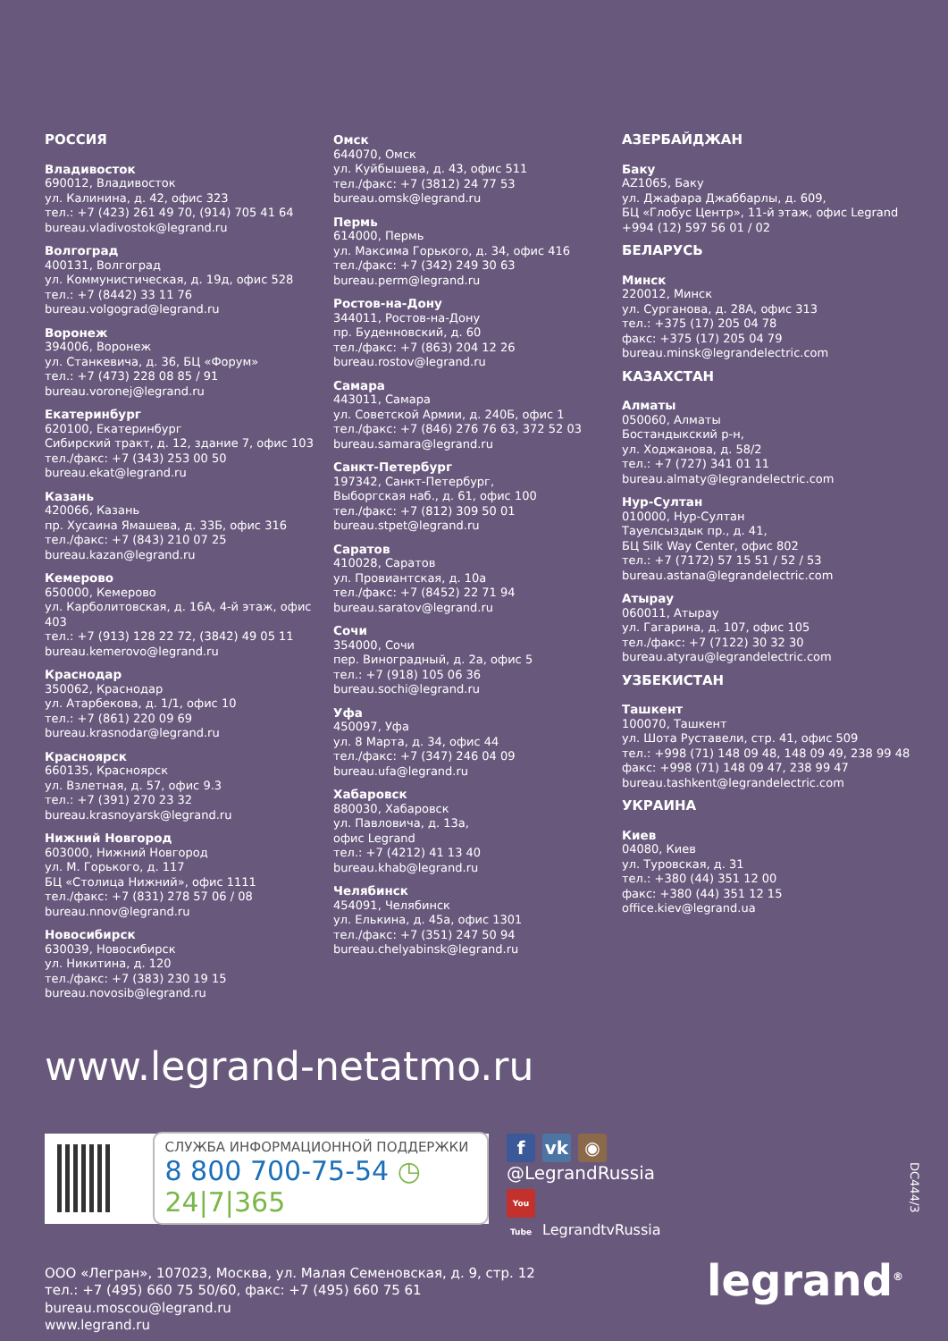РОССИЯ
Владивосток
690012, Владивосток
ул. Калинина, д. 42, офис 323
тел.: +7 (423) 261 49 70, (914) 705 41 64
bureau.vladivostok@legrand.ru
Волгоград
400131, Волгоград
ул. Коммунистическая, д. 19д, офис 528
тел.: +7 (8442) 33 11 76
bureau.volgograd@legrand.ru
Воронеж
394006, Воронеж
ул. Станкевича, д. 36, БЦ «Форум»
тел.: +7 (473) 228 08 85 / 91
bureau.voronej@legrand.ru
Екатеринбург
620100, Екатеринбург
Сибирский тракт, д. 12, здание 7, офис 103
тел./факс: +7 (343) 253 00 50
bureau.ekat@legrand.ru
Казань
420066, Казань
пр. Хусаина Ямашева, д. 33Б, офис 316
тел./факс: +7 (843) 210 07 25
bureau.kazan@legrand.ru
Кемерово
650000, Кемерово
ул. Карболитовская, д. 16А, 4-й этаж, офис 403
тел.: +7 (913) 128 22 72, (3842) 49 05 11
bureau.kemerovo@legrand.ru
Краснодар
350062, Краснодар
ул. Атарбекова, д. 1/1, офис 10
тел.: +7 (861) 220 09 69
bureau.krasnodar@legrand.ru
Красноярск
660135, Красноярск
ул. Взлетная, д. 57, офис 9.3
тел.: +7 (391) 270 23 32
bureau.krasnoyarsk@legrand.ru
Нижний Новгород
603000, Нижний Новгород
ул. М. Горького, д. 117
БЦ «Столица Нижний», офис 1111
тел./факс: +7 (831) 278 57 06 / 08
bureau.nnov@legrand.ru
Новосибирск
630039, Новосибирск
ул. Никитина, д. 120
тел./факс: +7 (383) 230 19 15
bureau.novosib@legrand.ru
Омск
644070, Омск
ул. Куйбышева, д. 43, офис 511
тел./факс: +7 (3812) 24 77 53
bureau.omsk@legrand.ru
Пермь
614000, Пермь
ул. Максима Горького, д. 34, офис 416
тел./факс: +7 (342) 249 30 63
bureau.perm@legrand.ru
Ростов-на-Дону
344011, Ростов-на-Дону
пр. Буденновский, д. 60
тел./факс: +7 (863) 204 12 26
bureau.rostov@legrand.ru
Самара
443011, Самара
ул. Советской Армии, д. 240Б, офис 1
тел./факс: +7 (846) 276 76 63, 372 52 03
bureau.samara@legrand.ru
Санкт-Петербург
197342, Санкт-Петербург,
Выборгская наб., д. 61, офис 100
тел./факс: +7 (812) 309 50 01
bureau.stpet@legrand.ru
Саратов
410028, Саратов
ул. Провиантская, д. 10а
тел./факс: +7 (8452) 22 71 94
bureau.saratov@legrand.ru
Сочи
354000, Сочи
пер. Виноградный, д. 2а, офис 5
тел.: +7 (918) 105 06 36
bureau.sochi@legrand.ru
Уфа
450097, Уфа
ул. 8 Марта, д. 34, офис 44
тел./факс: +7 (347) 246 04 09
bureau.ufa@legrand.ru
Хабаровск
880030, Хабаровск
ул. Павловича, д. 13а,
офис Legrand
тел.: +7 (4212) 41 13 40
bureau.khab@legrand.ru
Челябинск
454091, Челябинск
ул. Елькина, д. 45а, офис 1301
тел./факс: +7 (351) 247 50 94
bureau.chelyabinsk@legrand.ru
АЗЕРБАЙДЖАН
Баку
AZ1065, Баку
ул. Джафара Джаббарлы, д. 609,
БЦ «Глобус Центр», 11-й этаж, офис Legrand
+994 (12) 597 56 01 / 02
БЕЛАРУСЬ
Минск
220012, Минск
ул. Сурганова, д. 28А, офис 313
тел.: +375 (17) 205 04 78
факс: +375 (17) 205 04 79
bureau.minsk@legrandelectric.com
КАЗАХСТАН
Алматы
050060, Алматы
Бостандыкский р-н,
ул. Ходжанова, д. 58/2
тел.: +7 (727) 341 01 11
bureau.almaty@legrandelectric.com
Нур-Султан
010000, Нур-Султан
Тауелсыздык пр., д. 41,
БЦ Silk Way Center, офис 802
тел.: +7 (7172) 57 15 51 / 52 / 53
bureau.astana@legrandelectric.com
Атырау
060011, Атырау
ул. Гагарина, д. 107, офис 105
тел./факс: +7 (7122) 30 32 30
bureau.atyrau@legrandelectric.com
УЗБЕКИСТАН
Ташкент
100070, Ташкент
ул. Шота Руставели, стр. 41, офис 509
тел.: +998 (71) 148 09 48, 148 09 49, 238 99 48
факс: +998 (71) 148 09 47, 238 99 47
bureau.tashkent@legrandelectric.com
УКРАИНА
Киев
04080, Киев
ул. Туровская, д. 31
тел.: +380 (44) 351 12 00
факс: +380 (44) 351 12 15
office.kiev@legrand.ua
www.legrand-netatmo.ru
СЛУЖБА ИНФОРМАЦИОННОЙ ПОДДЕРЖКИ
8 800 700-75-54 ◷ 24|7|365
f vk ◉
@LegrandRussia
You Tube LegrandtvRussia
ООО «Легран», 107023, Москва, ул. Малая Семеновская, д. 9, стр. 12
тел.: +7 (495) 660 75 50/60, факс: +7 (495) 660 75 61
bureau.moscou@legrand.ru
www.legrand.ru
DC444/3
legrand<sup>®</sup>